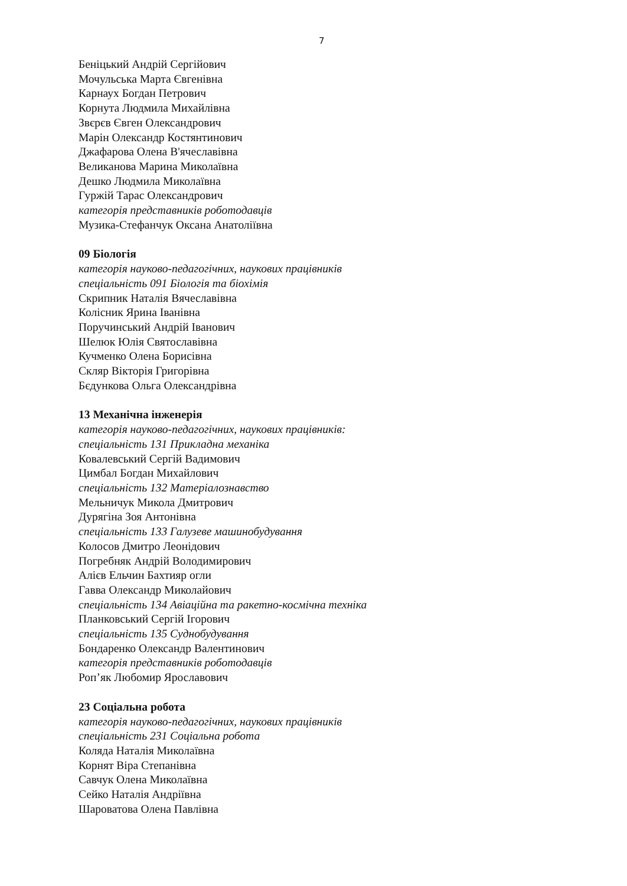7
Беніцький Андрій Сергійович
Мочульська Марта Євгенівна
Карнаух Богдан Петрович
Корнута Людмила Михайлівна
Звєрєв Євген Олександрович
Марін Олександр Костянтинович
Джафарова Олена В'ячеславівна
Великанова Марина Миколаївна
Дешко Людмила Миколаївна
Гуржій Тарас Олександрович
категорія представників роботодавців
Музика-Стефанчук Оксана Анатоліївна
09 Біологія
категорія науково-педагогічних, наукових працівників
спеціальність 091 Біологія та біохімія
Скрипник Наталія Вячеславівна
Колісник Ярина Іванівна
Поручинський Андрій Іванович
Шелюк Юлія Святославівна
Кучменко Олена Борисівна
Скляр Вікторія Григорівна
Бєдункова Ольга Олександрівна
13 Механічна інженерія
категорія науково-педагогічних, наукових працівників:
спеціальність 131 Прикладна механіка
Ковалевський Сергій Вадимович
Цимбал Богдан Михайлович
спеціальність 132 Матеріалознавство
Мельничук Микола Дмитрович
Дурягіна Зоя Антонівна
спеціальність 133 Галузеве машинобудування
Колосов Дмитро Леонідович
Погребняк Андрій Володимирович
Алієв Ельчин Бахтияр огли
Гавва Олександр Миколайович
спеціальність 134 Авіаційна та ракетно-космічна техніка
Планковський Сергій Ігорович
спеціальність 135 Суднобудування
Бондаренко Олександр Валентинович
категорія представників роботодавців
Роп’як Любомир Ярославович
23 Соціальна робота
категорія науково-педагогічних, наукових працівників
спеціальність 231 Соціальна робота
Коляда Наталія Миколаївна
Корнят Віра Степанівна
Савчук Олена Миколаївна
Сейко Наталія Андріївна
Шароватова Олена Павлівна